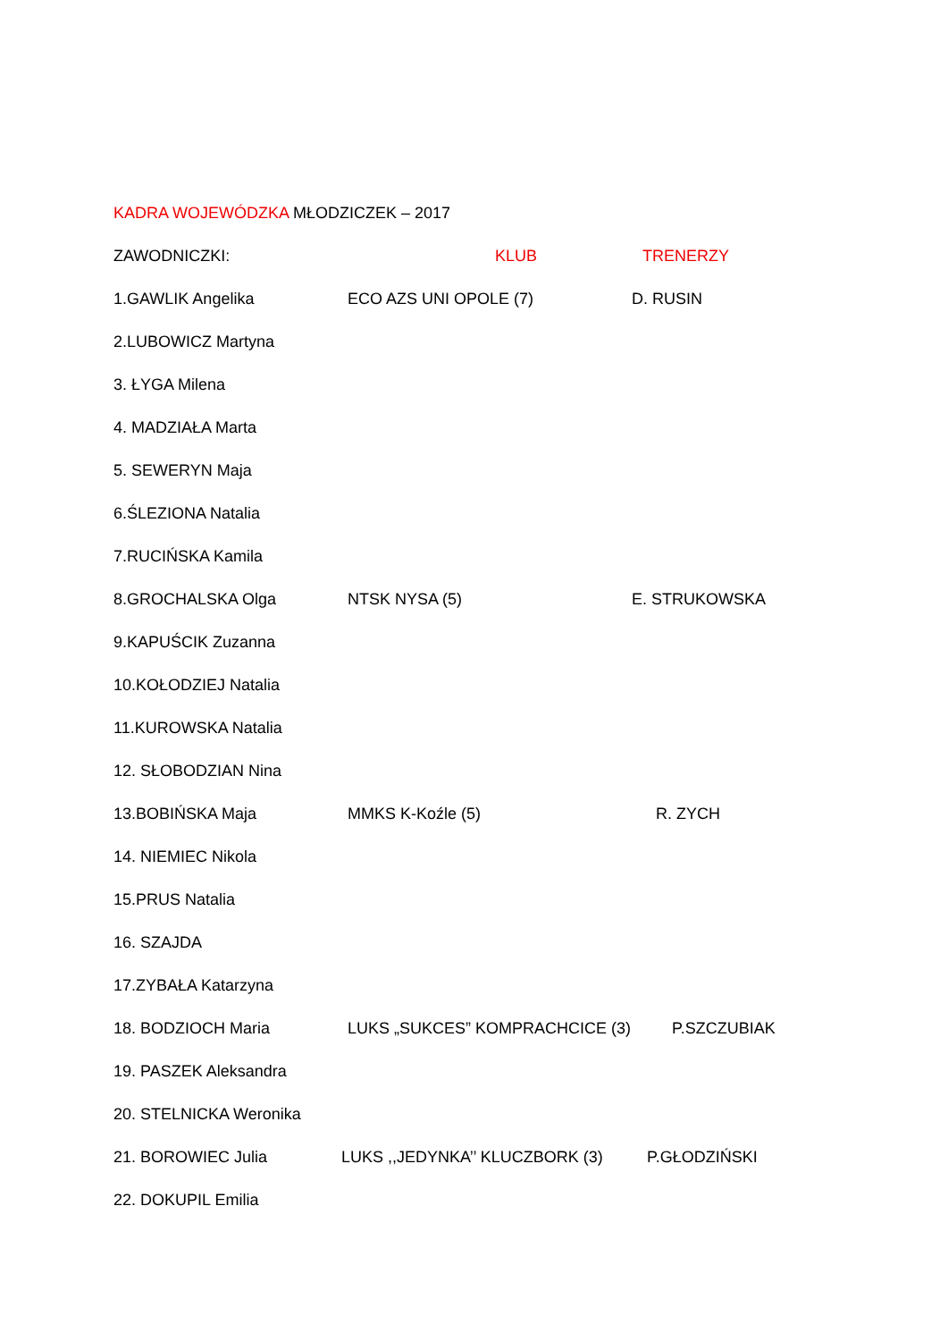KADRA WOJEWÓDZKA MŁODZICZEK – 2017
ZAWODNICZKI: KLUB TRENERZY
1.GAWLIK Angelika ECO AZS UNI OPOLE (7) D. RUSIN
2.LUBOWICZ Martyna
3. ŁYGA Milena
4. MADZIAŁA Marta
5. SEWERYN Maja
6.ŚLEZIONA Natalia
7.RUCIŃSKA Kamila
8.GROCHALSKA Olga NTSK NYSA (5) E. STRUKOWSKA
9.KAPUŚCIK Zuzanna
10.KOŁODZIEJ Natalia
11.KUROWSKA Natalia
12. SŁOBODZIAN Nina
13.BOBIŃSKA Maja MMKS K-Koźle (5) R. ZYCH
14. NIEMIEC Nikola
15.PRUS Natalia
16. SZAJDA
17.ZYBAŁA Katarzyna
18. BODZIOCH Maria LUKS „SUKCES” KOMPRACHCICE (3) P.SZCZUBIAK
19. PASZEK Aleksandra
20. STELNICKA Weronika
21. BOROWIEC Julia LUKS ,,JEDYNKA’’ KLUCZBORK (3) P.GŁODZIŃSKI
22. DOKUPIL Emilia